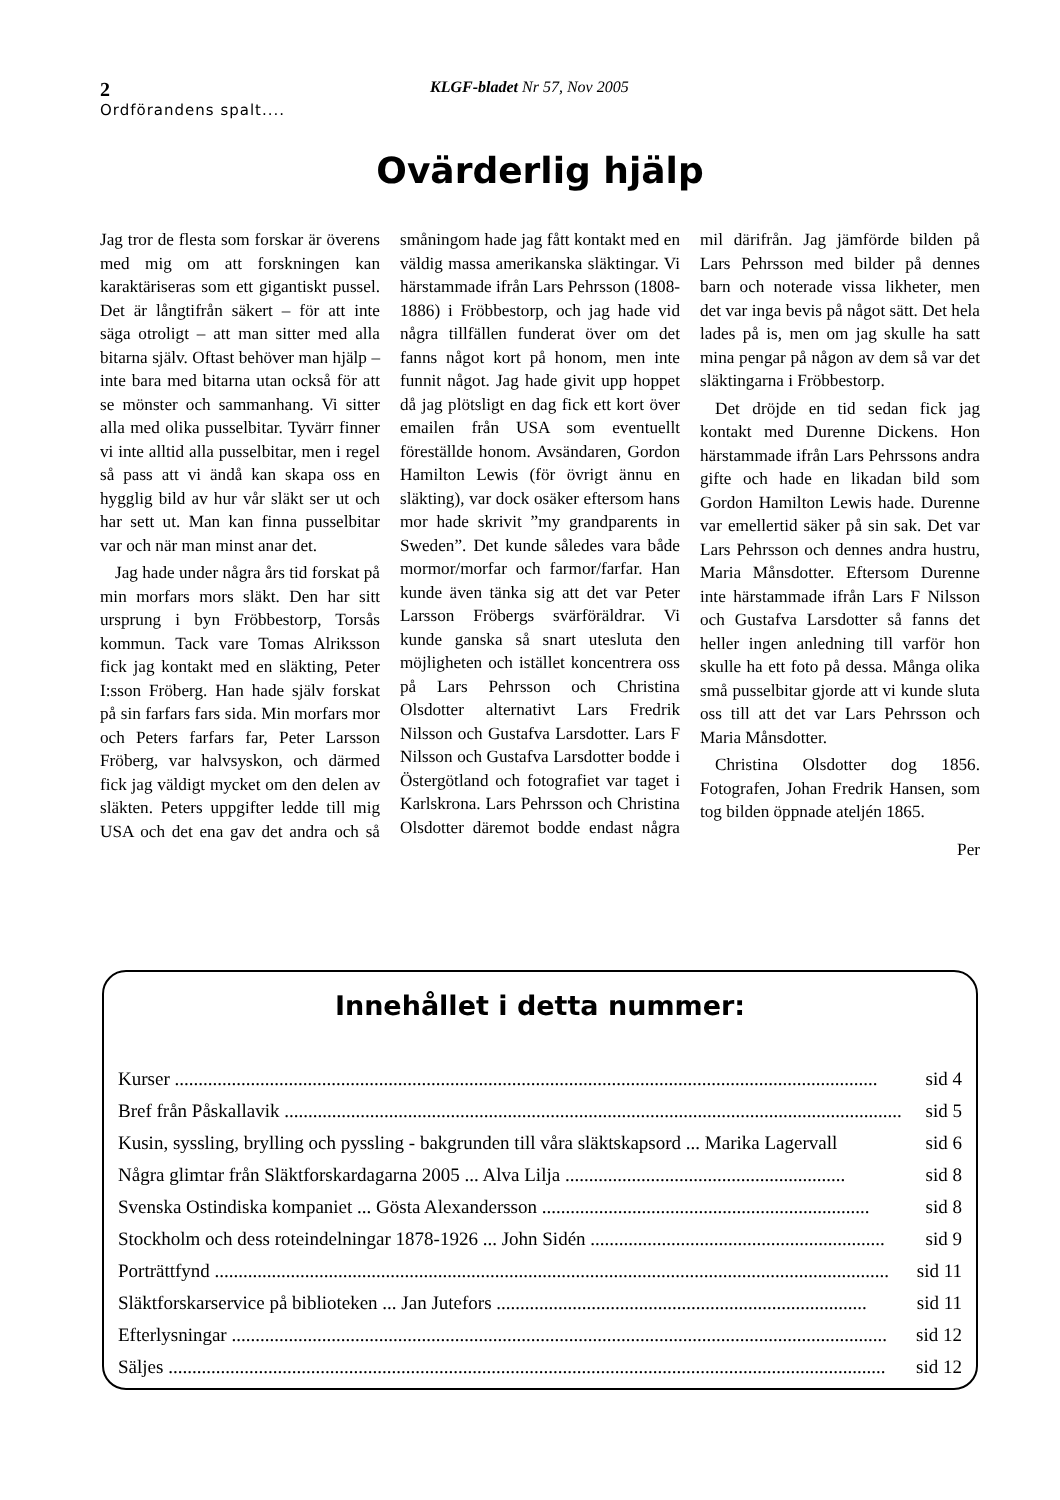2
KLGF-bladet Nr 57, Nov 2005
Ordförandens spalt....
Ovärderlig hjälp
Jag tror de flesta som forskar är överens med mig om att forskningen kan karaktäriseras som ett gigantiskt pussel. Det är långtifrån säkert – för att inte säga otroligt – att man sitter med alla bitarna själv. Oftast behöver man hjälp – inte bara med bitarna utan också för att se mönster och sammanhang. Vi sitter alla med olika pusselbitar. Tyvärr finner vi inte alltid alla pusselbitar, men i regel så pass att vi ändå kan skapa oss en hygglig bild av hur vår släkt ser ut och har sett ut. Man kan finna pusselbitar var och när man minst anar det.
Jag hade under några års tid forskat på min morfars mors släkt. Den har sitt ursprung i byn Fröbbestorp, Torsås kommun. Tack vare Tomas Alriksson fick jag kontakt med en släkting, Peter I:sson Fröberg. Han hade själv forskat på sin farfars fars sida. Min morfars mor och Peters farfars far, Peter Larsson Fröberg, var halvsyskon, och därmed fick jag väldigt mycket om den delen av släkten. Peters uppgifter ledde till mig USA och det ena gav det andra och så småningom hade jag fått kontakt med en väldig massa amerikanska släktingar. Vi härstammade ifrån Lars Pehrsson (1808-1886) i Fröbbestorp, och jag hade vid några tillfällen funderat över om det fanns något kort på honom, men inte funnit något. Jag hade givit upp hoppet då jag plötsligt en dag fick ett kort över emailen från USA som eventuellt föreställde honom. Avsändaren, Gordon Hamilton Lewis (för övrigt ännu en släkting), var dock osäker eftersom hans mor hade skrivit ”my grandparents in Sweden”. Det kunde således vara både mormor/morfar och farmor/farfar. Han kunde även tänka sig att det var Peter Larsson Fröbergs svärföräldrar. Vi kunde ganska så snart utesluta den möjligheten och istället koncentrera oss på Lars Pehrsson och Christina Olsdotter alternativt Lars Fredrik Nilsson och Gustafva Larsdotter. Lars F Nilsson och Gustafva Larsdotter bodde i Östergötland och fotografiet var taget i Karlskrona. Lars Pehrsson och Christina Olsdotter däremot bodde endast några mil därifrån. Jag jämförde bilden på Lars Pehrsson med bilder på dennes barn och noterade vissa likheter, men det var inga bevis på något sätt. Det hela lades på is, men om jag skulle ha satt mina pengar på någon av dem så var det släktingarna i Fröbbestorp.
Det dröjde en tid sedan fick jag kontakt med Durenne Dickens. Hon härstammade ifrån Lars Pehrssons andra gifte och hade en likadan bild som Gordon Hamilton Lewis hade. Durenne var emellertid säker på sin sak. Det var Lars Pehrsson och dennes andra hustru, Maria Månsdotter. Eftersom Durenne inte härstammade ifrån Lars F Nilsson och Gustafva Larsdotter så fanns det heller ingen anledning till varför hon skulle ha ett foto på dessa. Många olika små pusselbitar gjorde att vi kunde sluta oss till att det var Lars Pehrsson och Maria Månsdotter.
Christina Olsdotter dog 1856. Fotografen, Johan Fredrik Hansen, som tog bilden öppnade ateljén 1865.
Per
Innehållet i detta nummer:
Kurser .................................................................................................................................................... sid 4
Bref från Påskallavik .................................................................................................................................. sid 5
Kusin, syssling, brylling och pyssling - bakgrunden till våra släktskapsord ... Marika Lagervall sid 6
Några glimtar från Släktforskardagarna 2005 ... Alva Lilja ........................................................... sid 8
Svenska Ostindiska kompaniet ... Gösta Alexandersson ..................................................................... sid 8
Stockholm och dess roteindelningar 1878-1926 ... John Sidén .............................................................. sid 9
Porträttfynd .............................................................................................................................................. sid 11
Släktforskarservice på biblioteken ... Jan Jutefors .............................................................................. sid 11
Efterlysningar .......................................................................................................................................... sid 12
Säljes ....................................................................................................................................................... sid 12